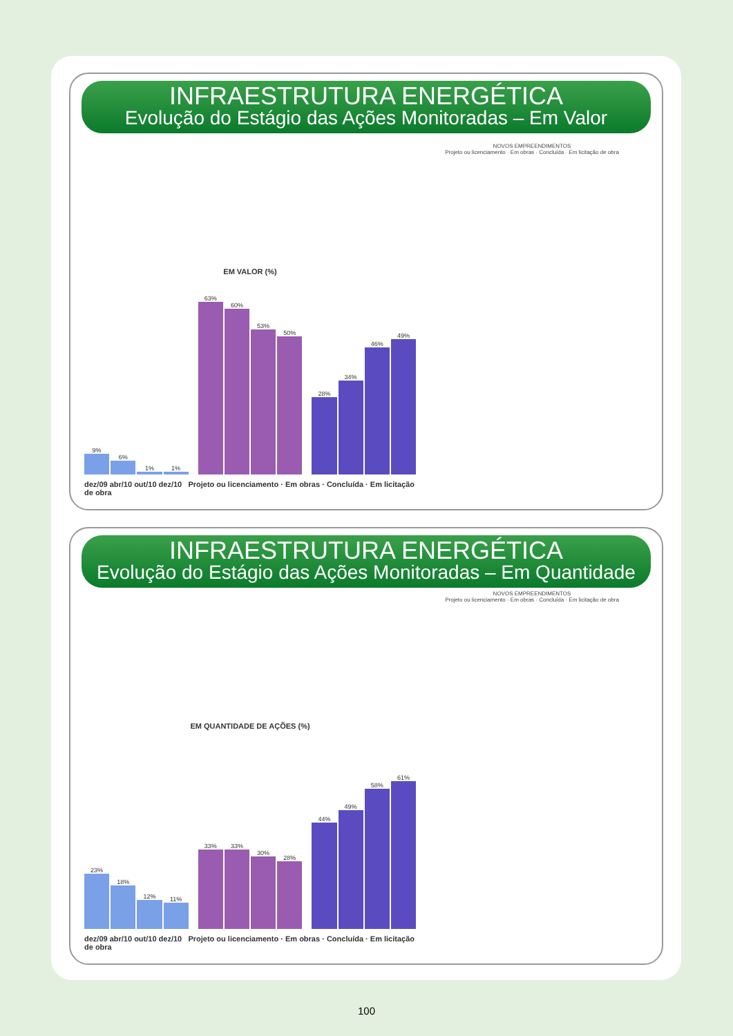INFRAESTRUTURA ENERGÉTICA
Evolução do Estágio das Ações Monitoradas – Em Valor
NOVOS EMPREENDIMENTOS
Projeto ou licenciamento · Em obras · Concluída · Em licitação de obra
EM VALOR (%)
9%
6%
1%
1%
63%
60%
53%
50%
28%
34%
46%
49%
dez/09 abr/10 out/10 dez/10 Projeto ou licenciamento · Em obras · Concluída · Em licitação de obra
INFRAESTRUTURA ENERGÉTICA
Evolução do Estágio das Ações Monitoradas – Em Quantidade
NOVOS EMPREENDIMENTOS
Projeto ou licenciamento · Em obras · Concluída · Em licitação de obra
EM QUANTIDADE DE AÇÕES (%)
23%
18%
12%
11%
33%
33%
30%
28%
44%
49%
58%
61%
dez/09 abr/10 out/10 dez/10 Projeto ou licenciamento · Em obras · Concluída · Em licitação de obra
100